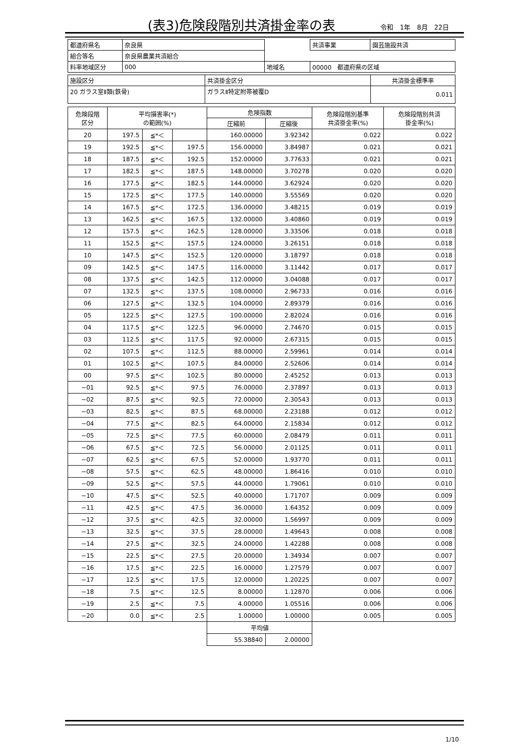(表3)危険段階別共済掛金率の表 令和　1年　8月　22日
| 都道府県名 | 奈良県 | | 共済事業 | 園芸施設共済 |
| 組合等名 | 奈良県農業共済組合 | | | |
| 料率地域区分 | 000 | 地域名 | 00000 都道府県の区域 | |
| 施設区分 | 共済掛金区分 | 共済掛金標準率 |
| 20 ガラス室Ⅱ類(鉄骨) | ガラスⅡ特定附帯被覆D | 0.011 |
| 危険段階 区分 | 平均損害率(*) の範囲(%) | | | 危険指数 | | 危険段階別基準 共済掛金率(%) | 危険段階別共済 掛金率(%) |
| --- | --- | --- | --- | --- | --- | --- | --- |
| | | | | 圧縮前 | 圧縮後 | | |
| 20 | 197.5 | ≦*＜ | | 160.00000 | 3.92342 | 0.022 | 0.022 |
| 19 | 192.5 | ≦*＜ | 197.5 | 156.00000 | 3.84987 | 0.021 | 0.021 |
| 18 | 187.5 | ≦*＜ | 192.5 | 152.00000 | 3.77633 | 0.021 | 0.021 |
| 17 | 182.5 | ≦*＜ | 187.5 | 148.00000 | 3.70278 | 0.020 | 0.020 |
| 16 | 177.5 | ≦*＜ | 182.5 | 144.00000 | 3.62924 | 0.020 | 0.020 |
| 15 | 172.5 | ≦*＜ | 177.5 | 140.00000 | 3.55569 | 0.020 | 0.020 |
| 14 | 167.5 | ≦*＜ | 172.5 | 136.00000 | 3.48215 | 0.019 | 0.019 |
| 13 | 162.5 | ≦*＜ | 167.5 | 132.00000 | 3.40860 | 0.019 | 0.019 |
| 12 | 157.5 | ≦*＜ | 162.5 | 128.00000 | 3.33506 | 0.018 | 0.018 |
| 11 | 152.5 | ≦*＜ | 157.5 | 124.00000 | 3.26151 | 0.018 | 0.018 |
| 10 | 147.5 | ≦*＜ | 152.5 | 120.00000 | 3.18797 | 0.018 | 0.018 |
| 09 | 142.5 | ≦*＜ | 147.5 | 116.00000 | 3.11442 | 0.017 | 0.017 |
| 08 | 137.5 | ≦*＜ | 142.5 | 112.00000 | 3.04088 | 0.017 | 0.017 |
| 07 | 132.5 | ≦*＜ | 137.5 | 108.00000 | 2.96733 | 0.016 | 0.016 |
| 06 | 127.5 | ≦*＜ | 132.5 | 104.00000 | 2.89379 | 0.016 | 0.016 |
| 05 | 122.5 | ≦*＜ | 127.5 | 100.00000 | 2.82024 | 0.016 | 0.016 |
| 04 | 117.5 | ≦*＜ | 122.5 | 96.00000 | 2.74670 | 0.015 | 0.015 |
| 03 | 112.5 | ≦*＜ | 117.5 | 92.00000 | 2.67315 | 0.015 | 0.015 |
| 02 | 107.5 | ≦*＜ | 112.5 | 88.00000 | 2.59961 | 0.014 | 0.014 |
| 01 | 102.5 | ≦*＜ | 107.5 | 84.00000 | 2.52606 | 0.014 | 0.014 |
| 00 | 97.5 | ≦*＜ | 102.5 | 80.00000 | 2.45252 | 0.013 | 0.013 |
| −01 | 92.5 | ≦*＜ | 97.5 | 76.00000 | 2.37897 | 0.013 | 0.013 |
| −02 | 87.5 | ≦*＜ | 92.5 | 72.00000 | 2.30543 | 0.013 | 0.013 |
| −03 | 82.5 | ≦*＜ | 87.5 | 68.00000 | 2.23188 | 0.012 | 0.012 |
| −04 | 77.5 | ≦*＜ | 82.5 | 64.00000 | 2.15834 | 0.012 | 0.012 |
| −05 | 72.5 | ≦*＜ | 77.5 | 60.00000 | 2.08479 | 0.011 | 0.011 |
| −06 | 67.5 | ≦*＜ | 72.5 | 56.00000 | 2.01125 | 0.011 | 0.011 |
| −07 | 62.5 | ≦*＜ | 67.5 | 52.00000 | 1.93770 | 0.011 | 0.011 |
| −08 | 57.5 | ≦*＜ | 62.5 | 48.00000 | 1.86416 | 0.010 | 0.010 |
| −09 | 52.5 | ≦*＜ | 57.5 | 44.00000 | 1.79061 | 0.010 | 0.010 |
| −10 | 47.5 | ≦*＜ | 52.5 | 40.00000 | 1.71707 | 0.009 | 0.009 |
| −11 | 42.5 | ≦*＜ | 47.5 | 36.00000 | 1.64352 | 0.009 | 0.009 |
| −12 | 37.5 | ≦*＜ | 42.5 | 32.00000 | 1.56997 | 0.009 | 0.009 |
| −13 | 32.5 | ≦*＜ | 37.5 | 28.00000 | 1.49643 | 0.008 | 0.008 |
| −14 | 27.5 | ≦*＜ | 32.5 | 24.00000 | 1.42288 | 0.008 | 0.008 |
| −15 | 22.5 | ≦*＜ | 27.5 | 20.00000 | 1.34934 | 0.007 | 0.007 |
| −16 | 17.5 | ≦*＜ | 22.5 | 16.00000 | 1.27579 | 0.007 | 0.007 |
| −17 | 12.5 | ≦*＜ | 17.5 | 12.00000 | 1.20225 | 0.007 | 0.007 |
| −18 | 7.5 | ≦*＜ | 12.5 | 8.00000 | 1.12870 | 0.006 | 0.006 |
| −19 | 2.5 | ≦*＜ | 7.5 | 4.00000 | 1.05516 | 0.006 | 0.006 |
| −20 | 0.0 | ≦*＜ | 2.5 | 1.00000 | 1.00000 | 0.005 | 0.005 |
| | | | | 平均値 | | | |
| | | | | 55.38840 | 2.00000 | | |
1/10